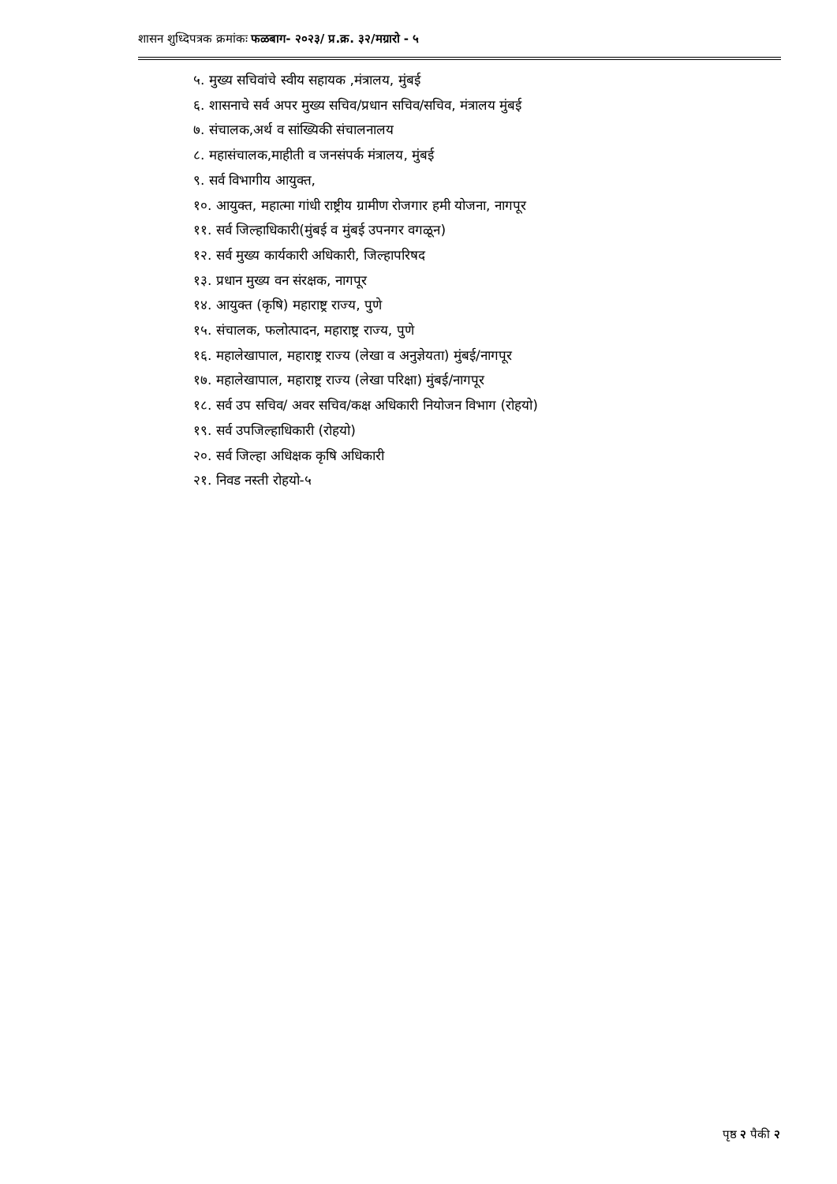शासन शुध्दिपत्रक क्रमांकः फळबाग- २०२३/ प्र.क्र. ३२/मग्रारो - ५
५. मुख्य सचिवांचे स्वीय सहायक ,मंत्रालय, मुंबई
६. शासनाचे सर्व अपर मुख्य सचिव/प्रधान सचिव/सचिव, मंत्रालय मुंबई
७. संचालक,अर्थ व सांख्यिकी संचालनालय
८. महासंचालक,माहीती व जनसंपर्क मंत्रालय, मुंबई
९. सर्व विभागीय आयुक्त,
१०. आयुक्त, महात्मा गांधी राष्ट्रीय ग्रामीण रोजगार हमी योजना, नागपूर
११. सर्व जिल्हाधिकारी(मुंबई व मुंबई उपनगर वगळून)
१२. सर्व मुख्य कार्यकारी अधिकारी, जिल्हापरिषद
१३. प्रधान मुख्य वन संरक्षक, नागपूर
१४. आयुक्त (कृषि) महाराष्ट्र राज्य, पुणे
१५. संचालक, फलोत्पादन, महाराष्ट्र राज्य, पुणे
१६. महालेखापाल, महाराष्ट्र राज्य (लेखा व अनुज्ञेयता) मुंबई/नागपूर
१७. महालेखापाल, महाराष्ट्र राज्य (लेखा परिक्षा) मुंबई/नागपूर
१८. सर्व उप सचिव/ अवर सचिव/कक्ष अधिकारी नियोजन विभाग (रोहयो)
१९. सर्व उपजिल्हाधिकारी (रोहयो)
२०. सर्व जिल्हा अधिक्षक कृषि अधिकारी
२१. निवड नस्ती रोहयो-५
पृष्ठ २ पैकी २